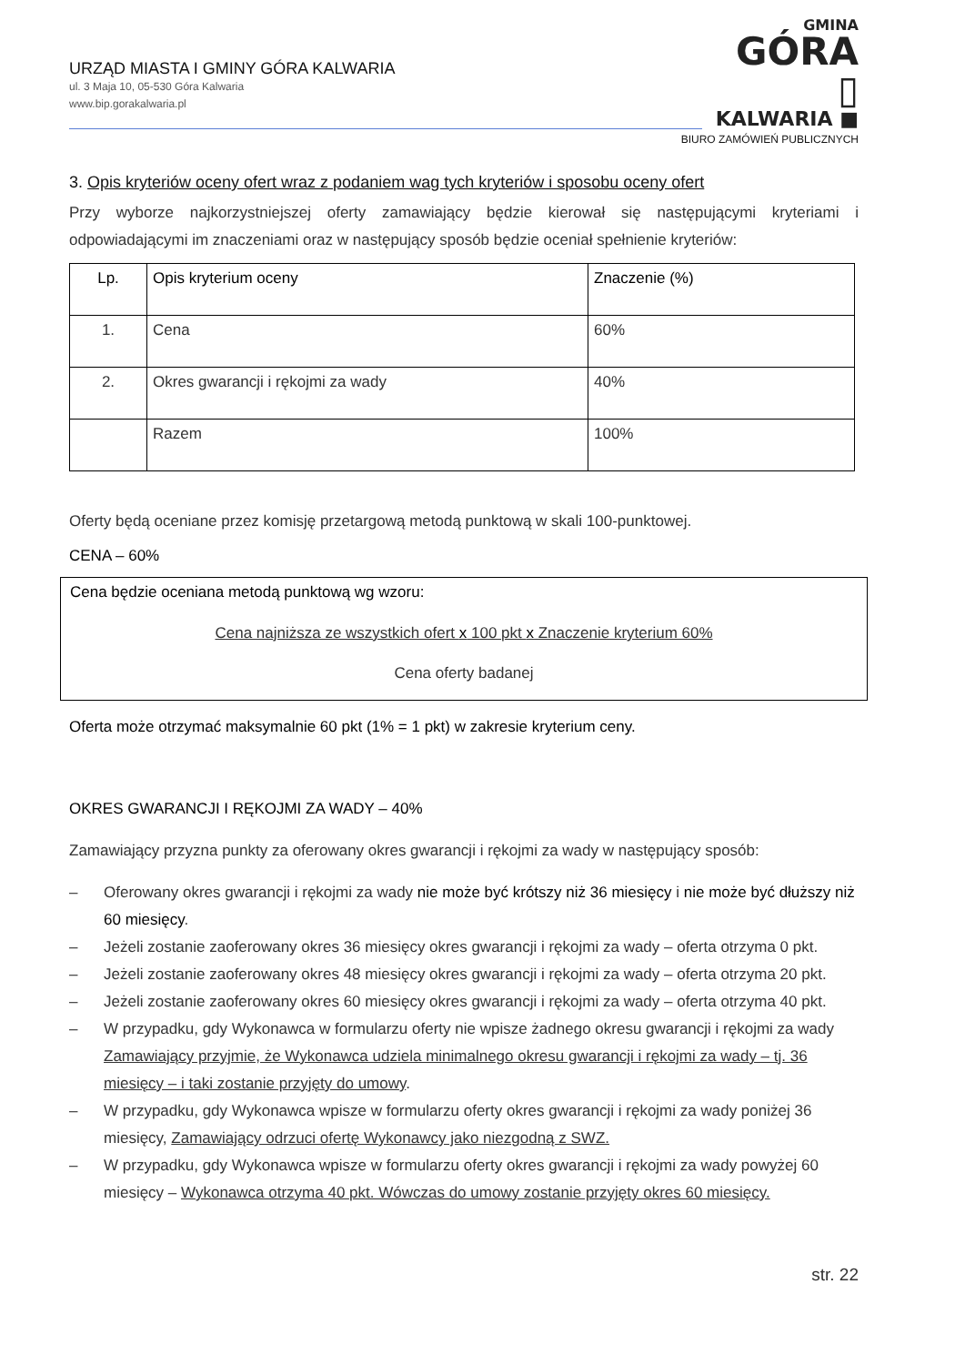URZĄD MIASTA I GMINY GÓRA KALWARIA
ul. 3 Maja 10, 05-530 Góra Kalwaria
www.bip.gorakalwaria.pl
GMINA
GÓRA ▯
KALWARIA ■
BIURO ZAMÓWIEŃ PUBLICZNYCH
3. Opis kryteriów oceny ofert wraz z podaniem wag tych kryteriów i sposobu oceny ofert
Przy wyborze najkorzystniejszej oferty zamawiający będzie kierował się następującymi kryteriami i odpowiadającymi im znaczeniami oraz w następujący sposób będzie oceniał spełnienie kryteriów:
| Lp. | Opis kryterium oceny | Znaczenie (%) |
| 1. | Cena | 60% |
| 2. | Okres gwarancji i rękojmi za wady | 40% |
| | Razem | 100% |
Oferty będą oceniane przez komisję przetargową metodą punktową w skali 100-punktowej.
CENA – 60%
Cena będzie oceniana metodą punktową wg wzoru:
Cena najniższa ze wszystkich ofert x 100 pkt x Znaczenie kryterium 60%
Cena oferty badanej
Oferta może otrzymać maksymalnie 60 pkt (1% = 1 pkt) w zakresie kryterium ceny.
OKRES GWARANCJI I RĘKOJMI ZA WADY – 40%
Zamawiający przyzna punkty za oferowany okres gwarancji i rękojmi za wady w następujący sposób:
– Oferowany okres gwarancji i rękojmi za wady nie może być krótszy niż 36 miesięcy i nie może być dłuższy niż 60 miesięcy.
– Jeżeli zostanie zaoferowany okres 36 miesięcy okres gwarancji i rękojmi za wady – oferta otrzyma 0 pkt.
– Jeżeli zostanie zaoferowany okres 48 miesięcy okres gwarancji i rękojmi za wady – oferta otrzyma 20 pkt.
– Jeżeli zostanie zaoferowany okres 60 miesięcy okres gwarancji i rękojmi za wady – oferta otrzyma 40 pkt.
– W przypadku, gdy Wykonawca w formularzu oferty nie wpisze żadnego okresu gwarancji i rękojmi za wady Zamawiający przyjmie, że Wykonawca udziela minimalnego okresu gwarancji i rękojmi za wady – tj. 36 miesięcy – i taki zostanie przyjęty do umowy.
– W przypadku, gdy Wykonawca wpisze w formularzu oferty okres gwarancji i rękojmi za wady poniżej 36 miesięcy, Zamawiający odrzuci ofertę Wykonawcy jako niezgodną z SWZ.
– W przypadku, gdy Wykonawca wpisze w formularzu oferty okres gwarancji i rękojmi za wady powyżej 60 miesięcy – Wykonawca otrzyma 40 pkt. Wówczas do umowy zostanie przyjęty okres 60 miesięcy.
str. 22